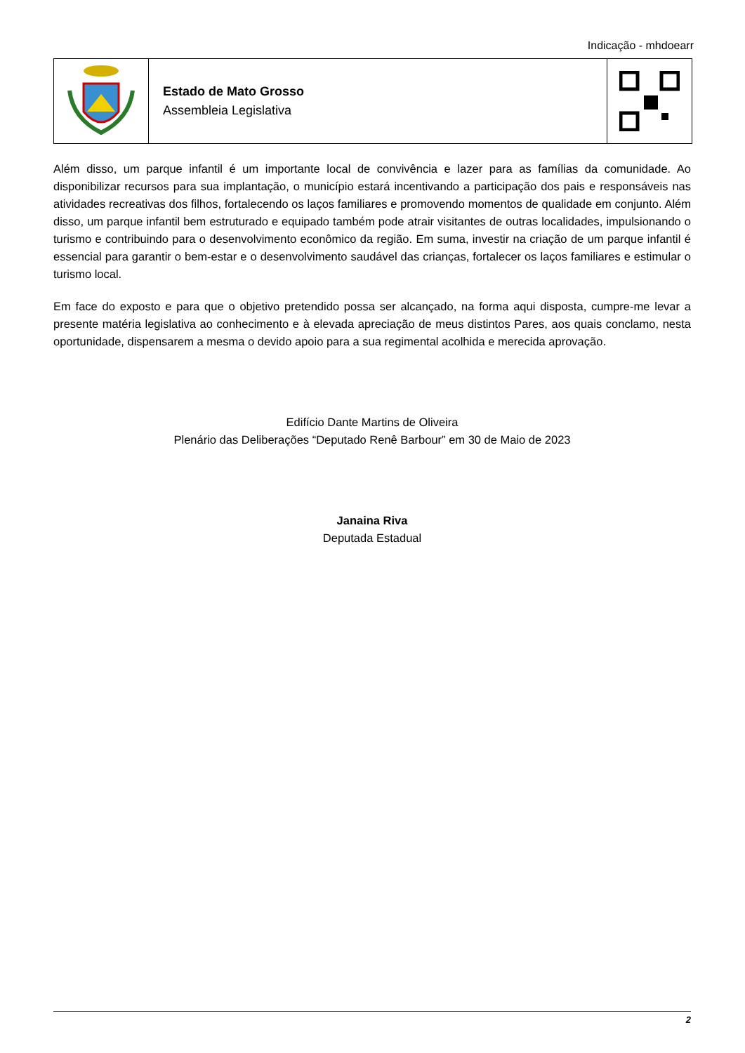Indicação - mhdoearr
Estado de Mato Grosso
Assembleia Legislativa
Além disso, um parque infantil é um importante local de convivência e lazer para as famílias da comunidade. Ao disponibilizar recursos para sua implantação, o município estará incentivando a participação dos pais e responsáveis nas atividades recreativas dos filhos, fortalecendo os laços familiares e promovendo momentos de qualidade em conjunto. Além disso, um parque infantil bem estruturado e equipado também pode atrair visitantes de outras localidades, impulsionando o turismo e contribuindo para o desenvolvimento econômico da região. Em suma, investir na criação de um parque infantil é essencial para garantir o bem-estar e o desenvolvimento saudável das crianças, fortalecer os laços familiares e estimular o turismo local.
Em face do exposto e para que o objetivo pretendido possa ser alcançado, na forma aqui disposta, cumpre-me levar a presente matéria legislativa ao conhecimento e à elevada apreciação de meus distintos Pares, aos quais conclamo, nesta oportunidade, dispensarem a mesma o devido apoio para a sua regimental acolhida e merecida aprovação.
Edifício Dante Martins de Oliveira
Plenário das Deliberações “Deputado Renê Barbour” em 30 de Maio de 2023
Janaina Riva
Deputada Estadual
2